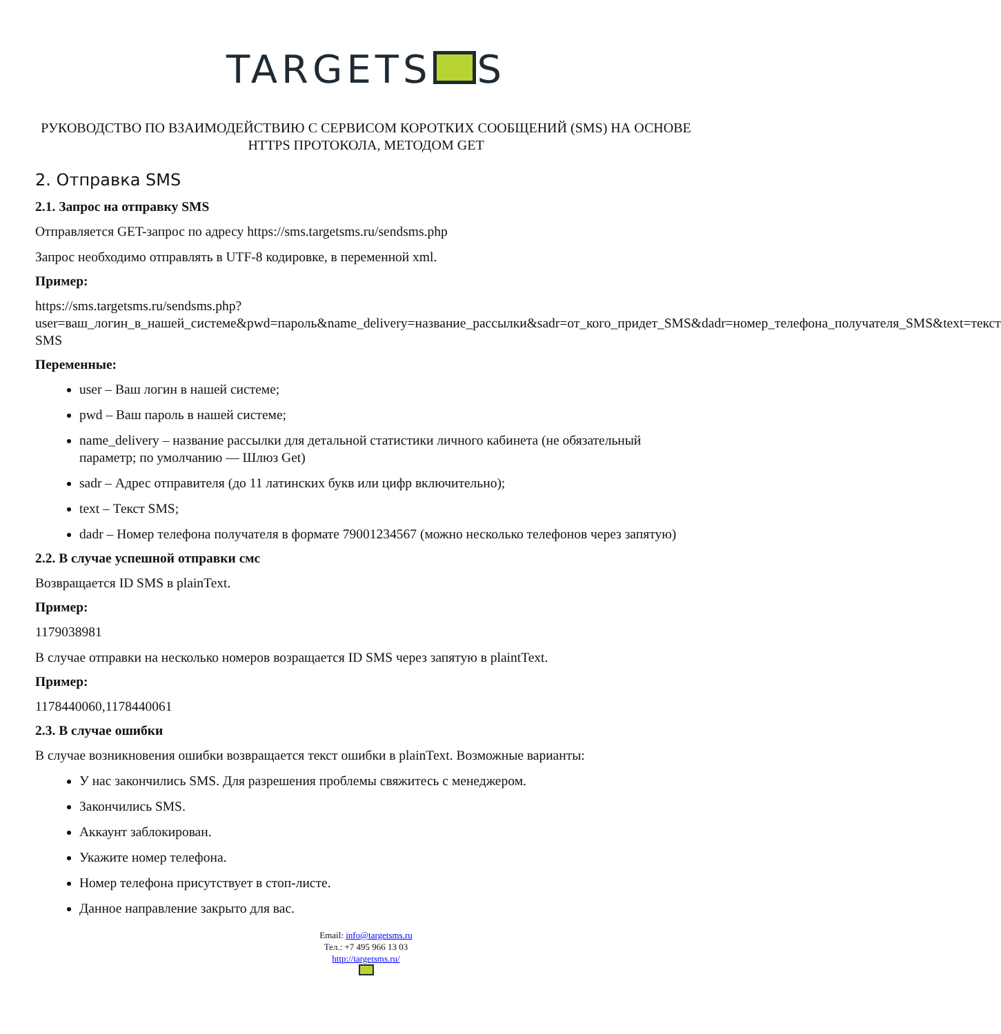TARGETS S
РУКОВОДСТВО ПО ВЗАИМОДЕЙСТВИЮ С СЕРВИСОМ КОРОТКИХ СООБЩЕНИЙ (SMS) НА ОСНОВЕ HTTPS ПРОТОКОЛА, МЕТОДОМ GET
2. Отправка SMS
2.1. Запрос на отправку SMS
Отправляется GET-запрос по адресу https://sms.targetsms.ru/sendsms.php
Запрос необходимо отправлять в UTF-8 кодировке, в переменной xml.
Пример:
https://sms.targetsms.ru/sendsms.php?
user=ваш_логин_в_нашей_системе&pwd=пароль&name_delivery=название_рассылки&sadr=от_кого_придет_SMS&dadr=номер_телефона_получателя_SMS&text=текст SMS
Переменные:
user – Ваш логин в нашей системе;
pwd – Ваш пароль в нашей системе;
name_delivery – название рассылки для детальной статистики личного кабинета (не обязательный параметр; по умолчанию — Шлюз Get)
sadr – Адрес отправителя (до 11 латинских букв или цифр включительно);
text – Текст SMS;
dadr – Номер телефона получателя в формате 79001234567 (можно несколько телефонов через запятую)
2.2. В случае успешной отправки смс
Возвращается ID SMS в plainText.
Пример:
1179038981
В случае отправки на несколько номеров возращается ID SMS через запятую в plaintText.
Пример:
1178440060,1178440061
2.3. В случае ошибки
В случае возникновения ошибки возвращается текст ошибки в plainText. Возможные варианты:
У нас закончились SMS. Для разрешения проблемы свяжитесь с менеджером.
Закончились SMS.
Аккаунт заблокирован.
Укажите номер телефона.
Номер телефона присутствует в стоп-листе.
Данное направление закрыто для вас.
Email: info@targetsms.ru
Тел.: +7 495 966 13 03
http://targetsms.ru/